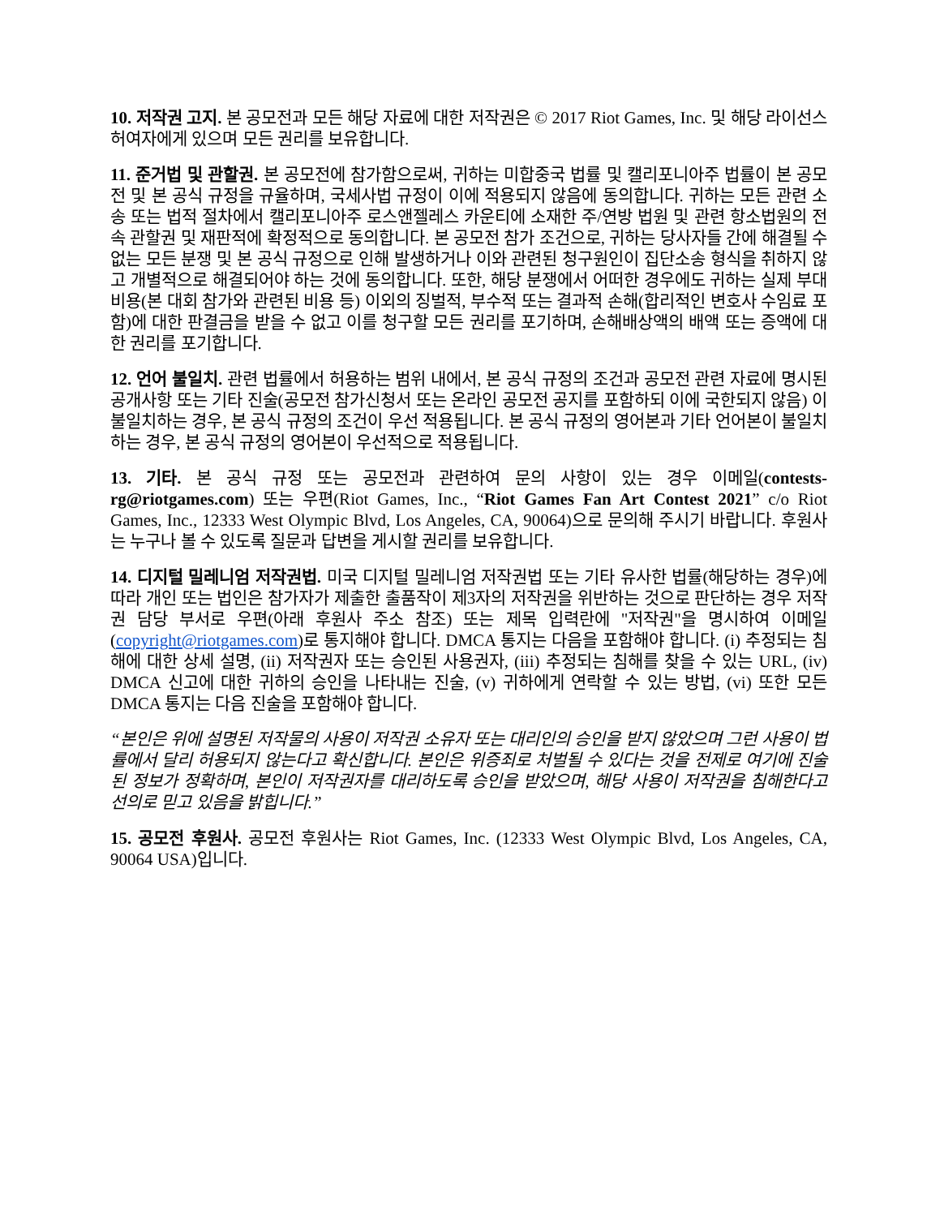10. 저작권 고지. 본 공모전과 모든 해당 자료에 대한 저작권은 © 2017 Riot Games, Inc. 및 해당 라이선스 허여자에게 있으며 모든 권리를 보유합니다.
11. 준거법 및 관할권. 본 공모전에 참가함으로써, 귀하는 미합중국 법률 및 캘리포니아주 법률이 본 공모전 및 본 공식 규정을 규율하며, 국세사법 규정이 이에 적용되지 않음에 동의합니다. 귀하는 모든 관련 소송 또는 법적 절차에서 캘리포니아주 로스앤젤레스 카운티에 소재한 주/연방 법원 및 관련 항소법원의 전속 관할권 및 재판적에 확정적으로 동의합니다. 본 공모전 참가 조건으로, 귀하는 당사자들 간에 해결될 수 없는 모든 분쟁 및 본 공식 규정으로 인해 발생하거나 이와 관련된 청구원인이 집단소송 형식을 취하지 않고 개별적으로 해결되어야 하는 것에 동의합니다. 또한, 해당 분쟁에서 어떠한 경우에도 귀하는 실제 부대비용(본 대회 참가와 관련된 비용 등) 이외의 징벌적, 부수적 또는 결과적 손해(합리적인 변호사 수임료 포함)에 대한 판결금을 받을 수 없고 이를 청구할 모든 권리를 포기하며, 손해배상액의 배액 또는 증액에 대한 권리를 포기합니다.
12. 언어 불일치. 관련 법률에서 허용하는 범위 내에서, 본 공식 규정의 조건과 공모전 관련 자료에 명시된 공개사항 또는 기타 진술(공모전 참가신청서 또는 온라인 공모전 공지를 포함하되 이에 국한되지 않음) 이 불일치하는 경우, 본 공식 규정의 조건이 우선 적용됩니다. 본 공식 규정의 영어본과 기타 언어본이 불일치하는 경우, 본 공식 규정의 영어본이 우선적으로 적용됩니다.
13. 기타. 본 공식 규정 또는 공모전과 관련하여 문의 사항이 있는 경우 이메일(contests-rg@riotgames.com) 또는 우편(Riot Games, Inc., “Riot Games Fan Art Contest 2021” c/o Riot Games, Inc., 12333 West Olympic Blvd, Los Angeles, CA, 90064)으로 문의해 주시기 바랍니다. 후원사는 누구나 볼 수 있도록 질문과 답변을 게시할 권리를 보유합니다.
14. 디지털 밀레니엄 저작권법. 미국 디지털 밀레니엄 저작권법 또는 기타 유사한 법률(해당하는 경우)에 따라 개인 또는 법인은 참가자가 제출한 출품작이 제3자의 저작권을 위반하는 것으로 판단하는 경우 저작권 담당 부서로 우편(아래 후원사 주소 참조) 또는 제목 입력란에 "저작권"을 명시하여 이메일(copyright@riotgames.com)로 통지해야 합니다. DMCA 통지는 다음을 포함해야 합니다. (i) 추정되는 침해에 대한 상세 설명, (ii) 저작권자 또는 승인된 사용권자, (iii) 추정되는 침해를 찾을 수 있는 URL, (iv) DMCA 신고에 대한 귀하의 승인을 나타내는 진술, (v) 귀하에게 연락할 수 있는 방법, (vi) 또한 모든 DMCA 통지는 다음 진술을 포함해야 합니다.
“본인은 위에 설명된 저작물의 사용이 저작권 소유자 또는 대리인의 승인을 받지 않았으며 그런 사용이 법률에서 달리 허용되지 않는다고 확신합니다. 본인은 위증죄로 처벌될 수 있다는 것을 전제로 여기에 진술된 정보가 정확하며, 본인이 저작권자를 대리하도록 승인을 받았으며, 해당 사용이 저작권을 침해한다고 선의로 믿고 있음을 밝힙니다.”
15. 공모전 후원사. 공모전 후원사는 Riot Games, Inc. (12333 West Olympic Blvd, Los Angeles, CA, 90064 USA)입니다.